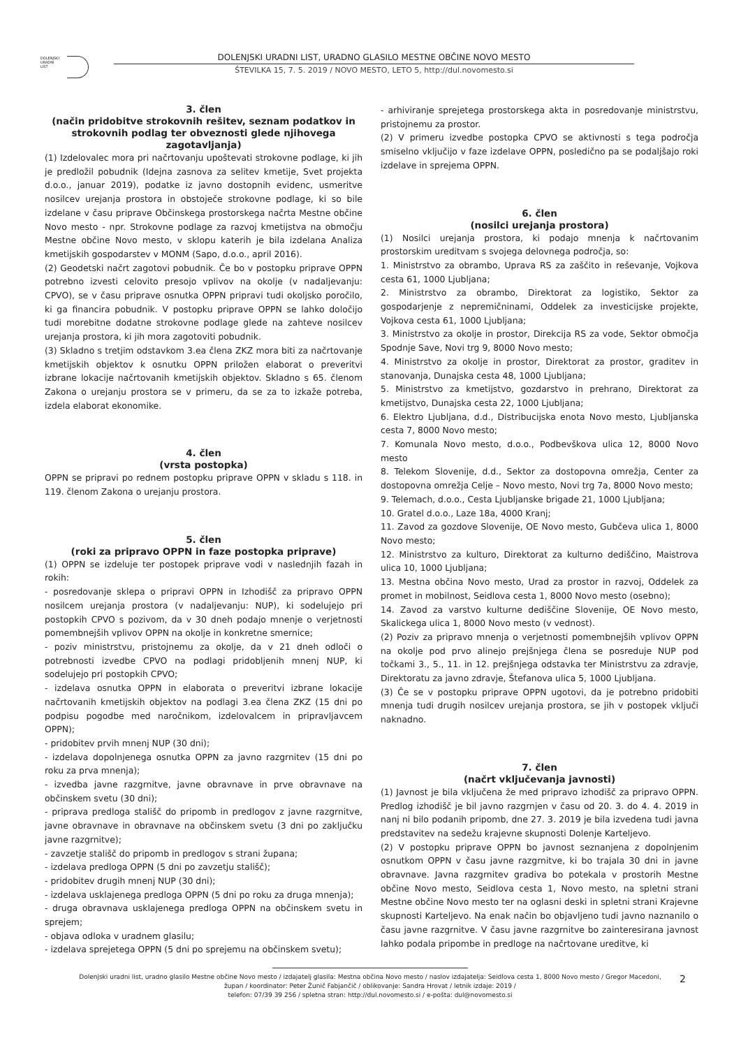DOLENJSKI
URADNI
LIST
DOLENJSKI URADNI LIST, URADNO GLASILO MESTNE OBČINE NOVO MESTO
ŠTEVILKA 15, 7. 5. 2019 / NOVO MESTO, LETO 5, http://dul.novomesto.si
3. člen
(način pridobitve strokovnih rešitev, seznam podatkov in strokovnih podlag ter obveznosti glede njihovega zagotavljanja)
(1) Izdelovalec mora pri načrtovanju upoštevati strokovne podlage, ki jih je predložil pobudnik (Idejna zasnova za selitev kmetije, Svet projekta d.o.o., januar 2019), podatke iz javno dostopnih evidenc, usmeritve nosilcev urejanja prostora in obstoječe strokovne podlage, ki so bile izdelane v času priprave Občinskega prostorskega načrta Mestne občine Novo mesto - npr. Strokovne podlage za razvoj kmetijstva na območju Mestne občine Novo mesto, v sklopu katerih je bila izdelana Analiza kmetijskih gospodarstev v MONM (Sapo, d.o.o., april 2016).
(2) Geodetski načrt zagotovi pobudnik. Če bo v postopku priprave OPPN potrebno izvesti celovito presojo vplivov na okolje (v nadaljevanju: CPVO), se v času priprave osnutka OPPN pripravi tudi okoljsko poročilo, ki ga financira pobudnik. V postopku priprave OPPN se lahko določijo tudi morebitne dodatne strokovne podlage glede na zahteve nosilcev urejanja prostora, ki jih mora zagotoviti pobudnik.
(3) Skladno s tretjim odstavkom 3.ea člena ZKZ mora biti za načrtovanje kmetijskih objektov k osnutku OPPN priložen elaborat o preveritvi izbrane lokacije načrtovanih kmetijskih objektov. Skladno s 65. členom Zakona o urejanju prostora se v primeru, da se za to izkaže potreba, izdela elaborat ekonomike.
4. člen
(vrsta postopka)
OPPN se pripravi po rednem postopku priprave OPPN v skladu s 118. in 119. členom Zakona o urejanju prostora.
5. člen
(roki za pripravo OPPN in faze postopka priprave)
(1) OPPN se izdeluje ter postopek priprave vodi v naslednjih fazah in rokih:
- posredovanje sklepa o pripravi OPPN in Izhodišč za pripravo OPPN nosilcem urejanja prostora (v nadaljevanju: NUP), ki sodelujejo pri postopkih CPVO s pozivom, da v 30 dneh podajo mnenje o verjetnosti pomembnejših vplivov OPPN na okolje in konkretne smernice;
- poziv ministrstvu, pristojnemu za okolje, da v 21 dneh odloči o potrebnosti izvedbe CPVO na podlagi pridobljenih mnenj NUP, ki sodelujejo pri postopkih CPVO;
- izdelava osnutka OPPN in elaborata o preveritvi izbrane lokacije načrtovanih kmetijskih objektov na podlagi 3.ea člena ZKZ (15 dni po podpisu pogodbe med naročnikom, izdelovalcem in pripravljavcem OPPN);
- pridobitev prvih mnenj NUP (30 dni);
- izdelava dopolnjenega osnutka OPPN za javno razgrnitev (15 dni po roku za prva mnenja);
- izvedba javne razgrnitve, javne obravnave in prve obravnave na občinskem svetu (30 dni);
- priprava predloga stališč do pripomb in predlogov z javne razgrnitve, javne obravnave in obravnave na občinskem svetu (3 dni po zaključku javne razgrnitve);
- zavzetje stališč do pripomb in predlogov s strani župana;
- izdelava predloga OPPN (5 dni po zavzetju stališč);
- pridobitev drugih mnenj NUP (30 dni);
- izdelava usklajenega predloga OPPN (5 dni po roku za druga mnenja);
- druga obravnava usklajenega predloga OPPN na občinskem svetu in sprejem;
- objava odloka v uradnem glasilu;
- izdelava sprejetega OPPN (5 dni po sprejemu na občinskem svetu);
- arhiviranje sprejetega prostorskega akta in posredovanje ministrstvu, pristojnemu za prostor.
(2) V primeru izvedbe postopka CPVO se aktivnosti s tega področja smiselno vključijo v faze izdelave OPPN, posledično pa se podaljšajo roki izdelave in sprejema OPPN.
6. člen
(nosilci urejanja prostora)
(1) Nosilci urejanja prostora, ki podajo mnenja k načrtovanim prostorskim ureditvam s svojega delovnega področja, so:
1. Ministrstvo za obrambo, Uprava RS za zaščito in reševanje, Vojkova cesta 61, 1000 Ljubljana;
2. Ministrstvo za obrambo, Direktorat za logistiko, Sektor za gospodarjenje z nepremičninami, Oddelek za investicijske projekte, Vojkova cesta 61, 1000 Ljubljana;
3. Ministrstvo za okolje in prostor, Direkcija RS za vode, Sektor območja Spodnje Save, Novi trg 9, 8000 Novo mesto;
4. Ministrstvo za okolje in prostor, Direktorat za prostor, graditev in stanovanja, Dunajska cesta 48, 1000 Ljubljana;
5. Ministrstvo za kmetijstvo, gozdarstvo in prehrano, Direktorat za kmetijstvo, Dunajska cesta 22, 1000 Ljubljana;
6. Elektro Ljubljana, d.d., Distribucijska enota Novo mesto, Ljubljanska cesta 7, 8000 Novo mesto;
7. Komunala Novo mesto, d.o.o., Podbevškova ulica 12, 8000 Novo mesto
8. Telekom Slovenije, d.d., Sektor za dostopovna omrežja, Center za dostopovna omrežja Celje – Novo mesto, Novi trg 7a, 8000 Novo mesto;
9. Telemach, d.o.o., Cesta Ljubljanske brigade 21, 1000 Ljubljana;
10. Gratel d.o.o., Laze 18a, 4000 Kranj;
11. Zavod za gozdove Slovenije, OE Novo mesto, Gubčeva ulica 1, 8000 Novo mesto;
12. Ministrstvo za kulturo, Direktorat za kulturno dediščino, Maistrova ulica 10, 1000 Ljubljana;
13. Mestna občina Novo mesto, Urad za prostor in razvoj, Oddelek za promet in mobilnost, Seidlova cesta 1, 8000 Novo mesto (osebno);
14. Zavod za varstvo kulturne dediščine Slovenije, OE Novo mesto, Skalickega ulica 1, 8000 Novo mesto (v vednost).
(2) Poziv za pripravo mnenja o verjetnosti pomembnejših vplivov OPPN na okolje pod prvo alinejo prejšnjega člena se posreduje NUP pod točkami 3., 5., 11. in 12. prejšnjega odstavka ter Ministrstvu za zdravje, Direktoratu za javno zdravje, Štefanova ulica 5, 1000 Ljubljana.
(3) Če se v postopku priprave OPPN ugotovi, da je potrebno pridobiti mnenja tudi drugih nosilcev urejanja prostora, se jih v postopek vključi naknadno.
7. člen
(načrt vključevanja javnosti)
(1) Javnost je bila vključena že med pripravo izhodišč za pripravo OPPN. Predlog izhodišč je bil javno razgrnjen v času od 20. 3. do 4. 4. 2019 in nanj ni bilo podanih pripomb, dne 27. 3. 2019 je bila izvedena tudi javna predstavitev na sedežu krajevne skupnosti Dolenje Karteljevo.
(2) V postopku priprave OPPN bo javnost seznanjena z dopolnjenim osnutkom OPPN v času javne razgrnitve, ki bo trajala 30 dni in javne obravnave. Javna razgrnitev gradiva bo potekala v prostorih Mestne občine Novo mesto, Seidlova cesta 1, Novo mesto, na spletni strani Mestne občine Novo mesto ter na oglasni deski in spletni strani Krajevne skupnosti Karteljevo. Na enak način bo objavljeno tudi javno naznanilo o času javne razgrnitve. V času javne razgrnitve bo zainteresirana javnost lahko podala pripombe in predloge na načrtovane ureditve, ki
Dolenjski uradni list, uradno glasilo Mestne občine Novo mesto / izdajatelj glasila: Mestna občina Novo mesto / naslov izdajatelja: Seidlova cesta 1, 8000 Novo mesto / Gregor Macedoni, župan / koordinator: Peter Žunič Fabjančič / oblikovanje: Sandra Hrovat / letnik izdaje: 2019 /
telefon: 07/39 39 256 / spletna stran: http://dul.novomesto.si / e-pošta: dul@novomesto.si
2